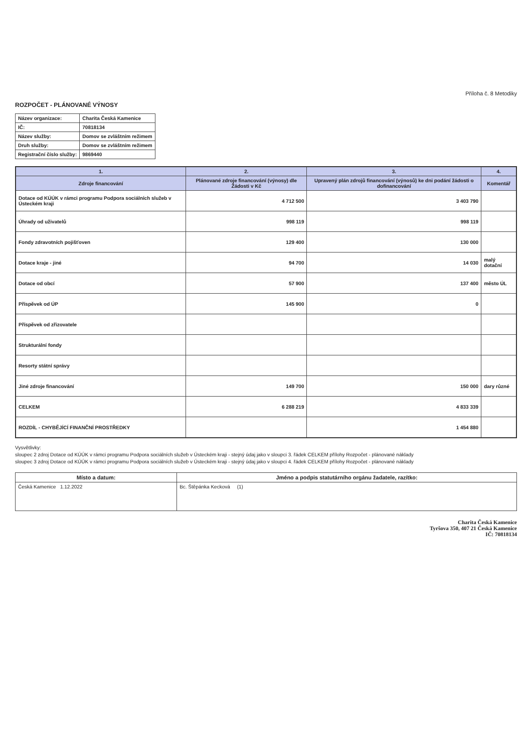Příloha č. 8 Metodiky
ROZPOČET - PLÁNOVANÉ VÝNOSY
| Název organizace: | Charita Česká Kamenice |
| IČ: | 70818134 |
| Název služby: | Domov se zvláštním režimem |
| Druh služby: | Domov se zvláštním režimem |
| Registrační číslo služby: | 9869440 |
| 1. | 2. | 3. | 4. |
| --- | --- | --- | --- |
| Zdroje financování | Plánované zdroje financování (výnosy) dle Žádosti v Kč | Upravený plán zdrojů financování (výnosů) ke dni podání žádosti o dofinancování | Komentář |
| Dotace od KÚÚK v rámci programu Podpora sociálních služeb v Ústeckém kraji | 4 712 500 | 3 403 790 | |
| Úhrady od uživatelů | 998 119 | 998 119 | |
| Fondy zdravotních pojišťoven | 129 400 | 130 000 | |
| Dotace kraje - jiné | 94 700 | 14 030 | malý dotační |
| Dotace od obcí | 57 900 | 137 400 | město ÚL |
| Příspěvek od ÚP | 145 900 | 0 | |
| Příspěvek od zřizovatele | | | |
| Strukturální fondy | | | |
| Resorty státní správy | | | |
| Jiné zdroje financování | 149 700 | 150 000 | dary různé |
| CELKEM | 6 288 219 | 4 833 339 | |
| ROZDÍL - CHYBĚJÍCÍ FINANČNÍ PROSTŘEDKY | | 1 454 880 | |
Vysvětlivky:
sloupec 2 zdroj Dotace od KÚÚK v rámci programu Podpora sociálních služeb v Ústeckém kraji - stejný údaj jako v sloupci 3. řádek CELKEM přílohy Rozpočet - plánované náklady
sloupec 3 zdroj Dotace od KÚÚK v rámci programu Podpora sociálních služeb v Ústeckém kraji - stejný údaj jako v sloupci 4. řádek CELKEM přílohy Rozpočet - plánované náklady
| Místo a datum: | Jméno a podpis statutárního orgánu žadatele, razítko: |
| --- | --- |
| Česká Kamenice 1.12.2022 | Bc. Štěpánka Kecková (1) |
Charita Česká Kamenice
Tyršova 350, 407 21 Česká Kamenice
IČ: 70818134